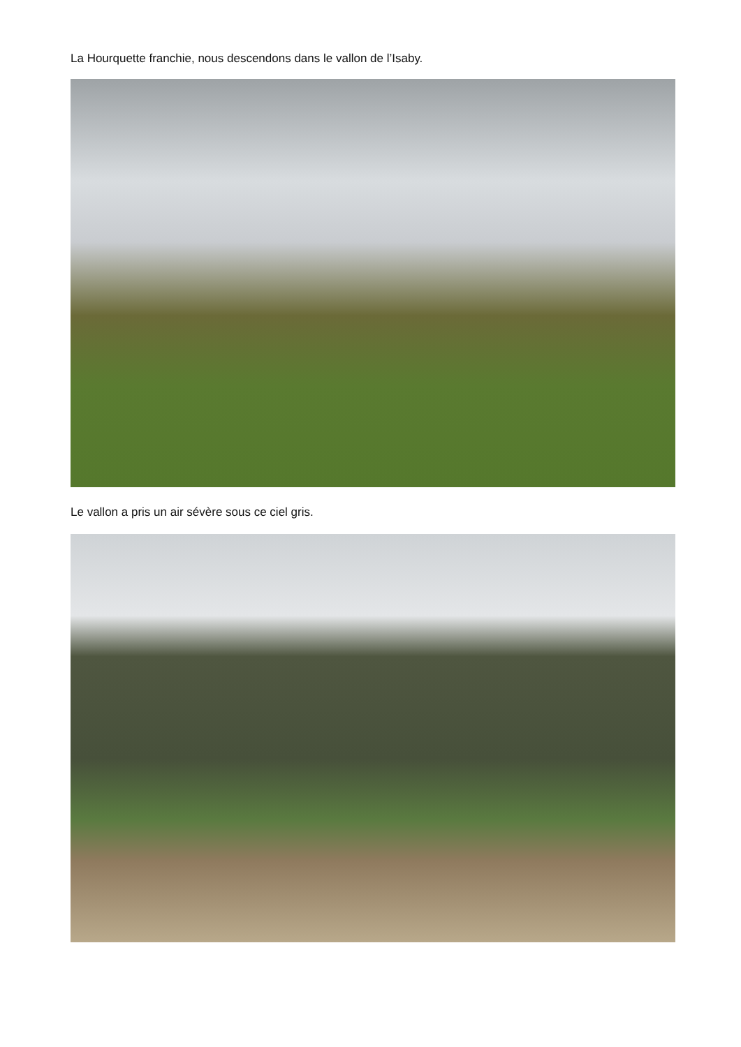La Hourquette franchie, nous descendons dans le vallon de l’Isaby.
Le vallon a pris un air sévère sous ce ciel gris.